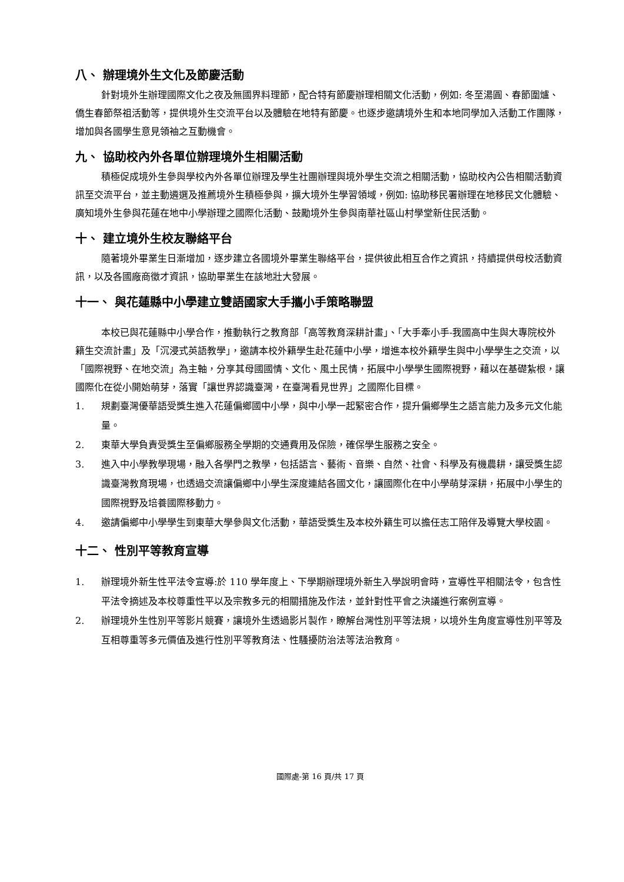八、 辦理境外生文化及節慶活動
針對境外生辦理國際文化之夜及無國界料理節，配合特有節慶辦理相關文化活動，例如: 冬至湯圓、春節圍爐、僑生春節祭祖活動等，提供境外生交流平台以及體驗在地特有節慶。也逐步邀請境外生和本地同學加入活動工作團隊，增加與各國學生意見領袖之互動機會。
九、 協助校內外各單位辦理境外生相關活動
積極促成境外生參與學校內外各單位辦理及學生社團辦理與境外學生交流之相關活動，協助校內公告相關活動資訊至交流平台，並主動遴選及推薦境外生積極參與，擴大境外生學習領域，例如: 協助移民署辦理在地移民文化體驗、廣知境外生參與花蓮在地中小學辦理之國際化活動、鼓勵境外生參與南華社區山村學堂新住民活動。
十、 建立境外生校友聯絡平台
隨著境外畢業生日漸增加，逐步建立各國境外畢業生聯絡平台，提供彼此相互合作之資訊，持續提供母校活動資訊，以及各國廠商徵才資訊，協助畢業生在該地壯大發展。
十一、 與花蓮縣中小學建立雙語國家大手攜小手策略聯盟
本校已與花蓮縣中小學合作，推動執行之教育部「高等教育深耕計畫」、「大手牽小手-我國高中生與大專院校外籍生交流計畫」及「沉浸式英語教學」，邀請本校外籍學生赴花蓮中小學，增進本校外籍學生與中小學學生之交流，以「國際視野、在地交流」為主軸，分享其母國國情、文化、風土民情，拓展中小學學生國際視野，藉以在基礎紮根，讓國際化在從小開始萌芽，落實「讓世界認識臺灣，在臺灣看見世界」之國際化目標。
1. 規劃臺灣優華語受獎生進入花蓮偏鄉國中小學，與中小學一起緊密合作，提升偏鄉學生之語言能力及多元文化能量。
2. 東華大學負責受獎生至偏鄉服務全學期的交通費用及保險，確保學生服務之安全。
3. 進入中小學教學現場，融入各學門之教學，包括語言、藝術、音樂、自然、社會、科學及有機農耕，讓受獎生認識臺灣教育現場，也透過交流讓偏鄉中小學生深度連結各國文化，讓國際化在中小學萌芽深耕，拓展中小學生的國際視野及培養國際移動力。
4. 邀請偏鄉中小學學生到東華大學參與文化活動，華語受獎生及本校外籍生可以擔任志工陪伴及導覽大學校園。
十二、 性別平等教育宣導
1. 辦理境外新生性平法令宣導:於 110 學年度上、下學期辦理境外新生入學說明會時，宣導性平相關法令，包含性平法令摘述及本校尊重性平以及宗教多元的相關措施及作法，並針對性平會之決議進行案例宣導。
2. 辦理境外生性別平等影片競賽，讓境外生透過影片製作，瞭解台灣性別平等法規，以境外生角度宣導性別平等及互相尊重等多元價值及進行性別平等教育法、性騷擾防治法等法治教育。
國際處-第 16 頁/共 17 頁